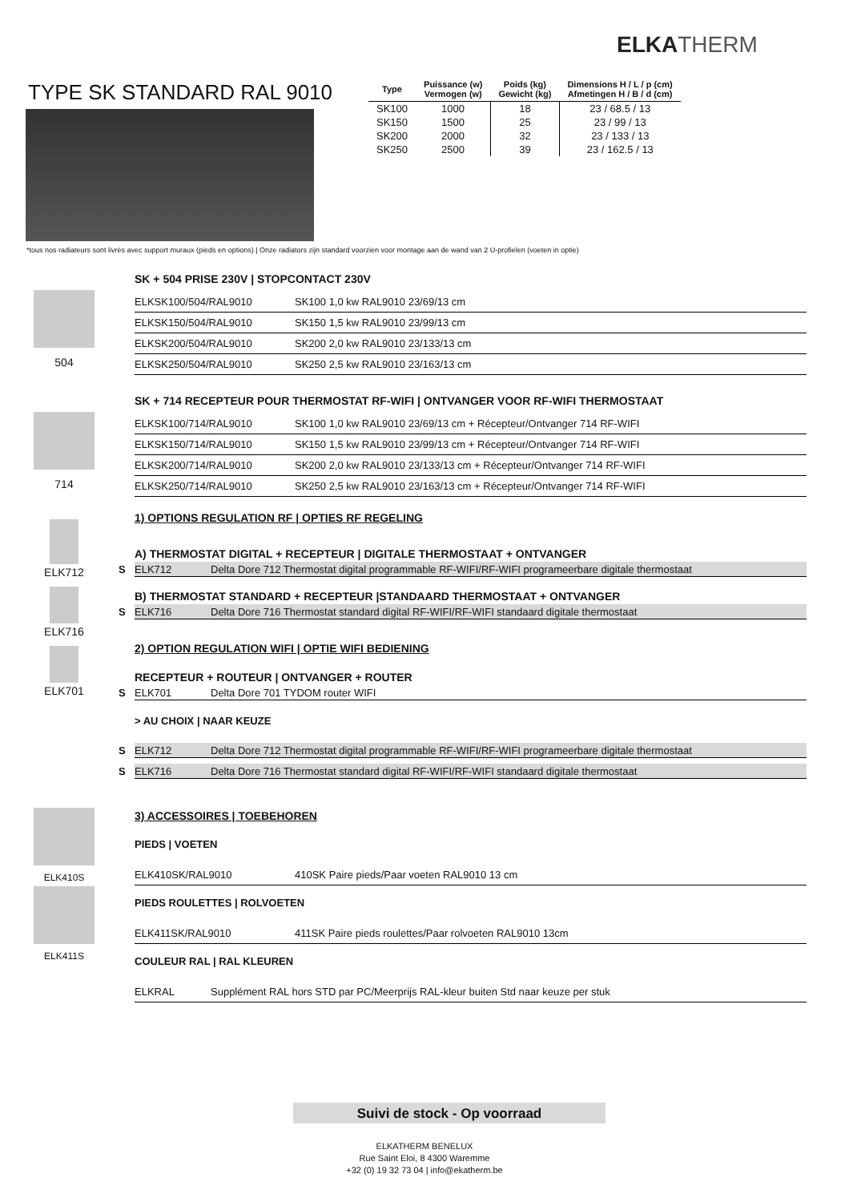ELKATHERM
TYPE SK STANDARD RAL 9010
| Type | Puissance (w) Vermogen (w) | Poids (kg) Gewicht (kg) | Dimensions H / L / p (cm) Afmetingen H / B / d (cm) |
| --- | --- | --- | --- |
| SK100 | 1000 | 18 | 23 / 68.5 / 13 |
| SK150 | 1500 | 25 | 23 / 99 / 13 |
| SK200 | 2000 | 32 | 23 / 133 / 13 |
| SK250 | 2500 | 39 | 23 / 162.5 / 13 |
*tous nos radiateurs sont livrés avec support muraux (pieds en options) | Onze radiators zijn standard voorzien voor montage aan de wand van 2 U-profielen (voeten in optie)
504 SK + 504 PRISE 230V | STOPCONTACT 230V
ELKSK100/504/RAL9010 SK100 1,0 kw RAL9010 23/69/13 cm
ELKSK150/504/RAL9010 SK150 1,5 kw RAL9010 23/99/13 cm
ELKSK200/504/RAL9010 SK200 2,0 kw RAL9010 23/133/13 cm
ELKSK250/504/RAL9010 SK250 2,5 kw RAL9010 23/163/13 cm
714 SK + 714 RECEPTEUR POUR THERMOSTAT RF-WIFI | ONTVANGER VOOR RF-WIFI THERMOSTAAT
ELKSK100/714/RAL9010 SK100 1,0 kw RAL9010 23/69/13 cm + Récepteur/Ontvanger 714 RF-WIFI
ELKSK150/714/RAL9010 SK150 1,5 kw RAL9010 23/99/13 cm + Récepteur/Ontvanger 714 RF-WIFI
ELKSK200/714/RAL9010 SK200 2,0 kw RAL9010 23/133/13 cm + Récepteur/Ontvanger 714 RF-WIFI
ELKSK250/714/RAL9010 SK250 2,5 kw RAL9010 23/163/13 cm + Récepteur/Ontvanger 714 RF-WIFI
ELK712
ELK716
ELK701
1) OPTIONS REGULATION RF | OPTIES RF REGELING
A) THERMOSTAT DIGITAL + RECEPTEUR | DIGITALE THERMOSTAAT + ONTVANGER
S ELK712 Delta Dore 712 Thermostat digital programmable RF-WIFI/RF-WIFI programeerbare digitale thermostaat
B) THERMOSTAT STANDARD + RECEPTEUR |STANDAARD THERMOSTAAT + ONTVANGER
S ELK716 Delta Dore 716 Thermostat standard digital RF-WIFI/RF-WIFI standaard digitale thermostaat
2) OPTION REGULATION WIFI | OPTIE WIFI BEDIENING
RECEPTEUR + ROUTEUR | ONTVANGER + ROUTER
S ELK701 Delta Dore 701 TYDOM router WIFI
> AU CHOIX | NAAR KEUZE
S ELK712 Delta Dore 712 Thermostat digital programmable RF-WIFI/RF-WIFI programeerbare digitale thermostaat
S ELK716 Delta Dore 716 Thermostat standard digital RF-WIFI/RF-WIFI standaard digitale thermostaat
ELK410S
ELK411S
3) ACCESSOIRES | TOEBEHOREN
PIEDS | VOETEN
ELK410SK/RAL9010 410SK Paire pieds/Paar voeten RAL9010 13 cm
PIEDS ROULETTES | ROLVOETEN
ELK411SK/RAL9010 411SK Paire pieds roulettes/Paar rolvoeten RAL9010 13cm
COULEUR RAL | RAL KLEUREN
ELKRAL Supplément RAL hors STD par PC/Meerprijs RAL-kleur buiten Std naar keuze per stuk
Suivi de stock - Op voorraad
ELKATHERM BENELUX
Rue Saint Eloi, 8 4300 Waremme
+32 (0) 19 32 73 04 | info@ekatherm.be